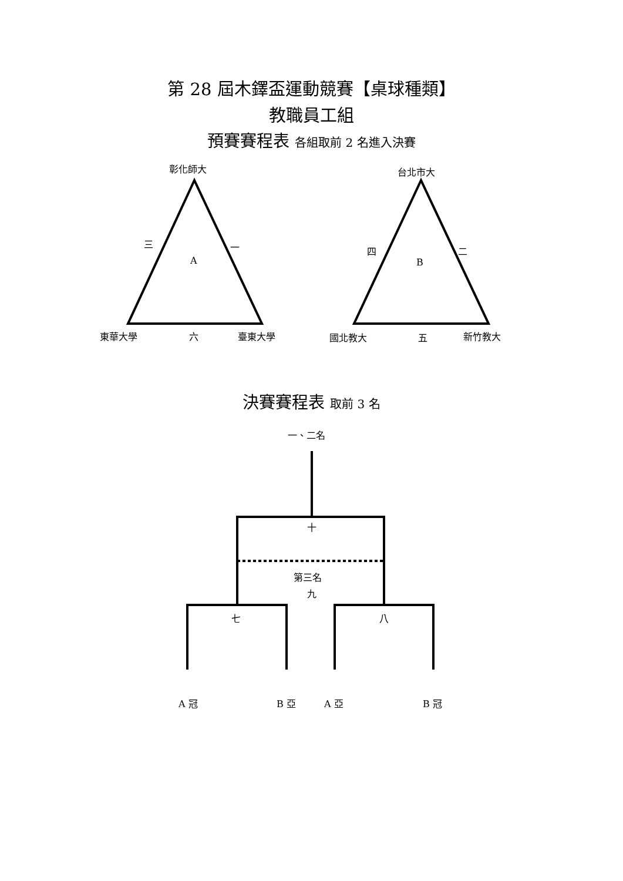第 28 屆木鐸盃運動競賽【桌球種類】
教職員工組
預賽賽程表 各組取前 2 名進入決賽
彰化師大
三 一
A
東華大學 六 臺東大學
台北市大
四 二
B
國北教大 五 新竹教大
決賽賽程表 取前 3 名
一、二名
十
第三名
九
七 八
A 冠 B 亞 A 亞 B 冠